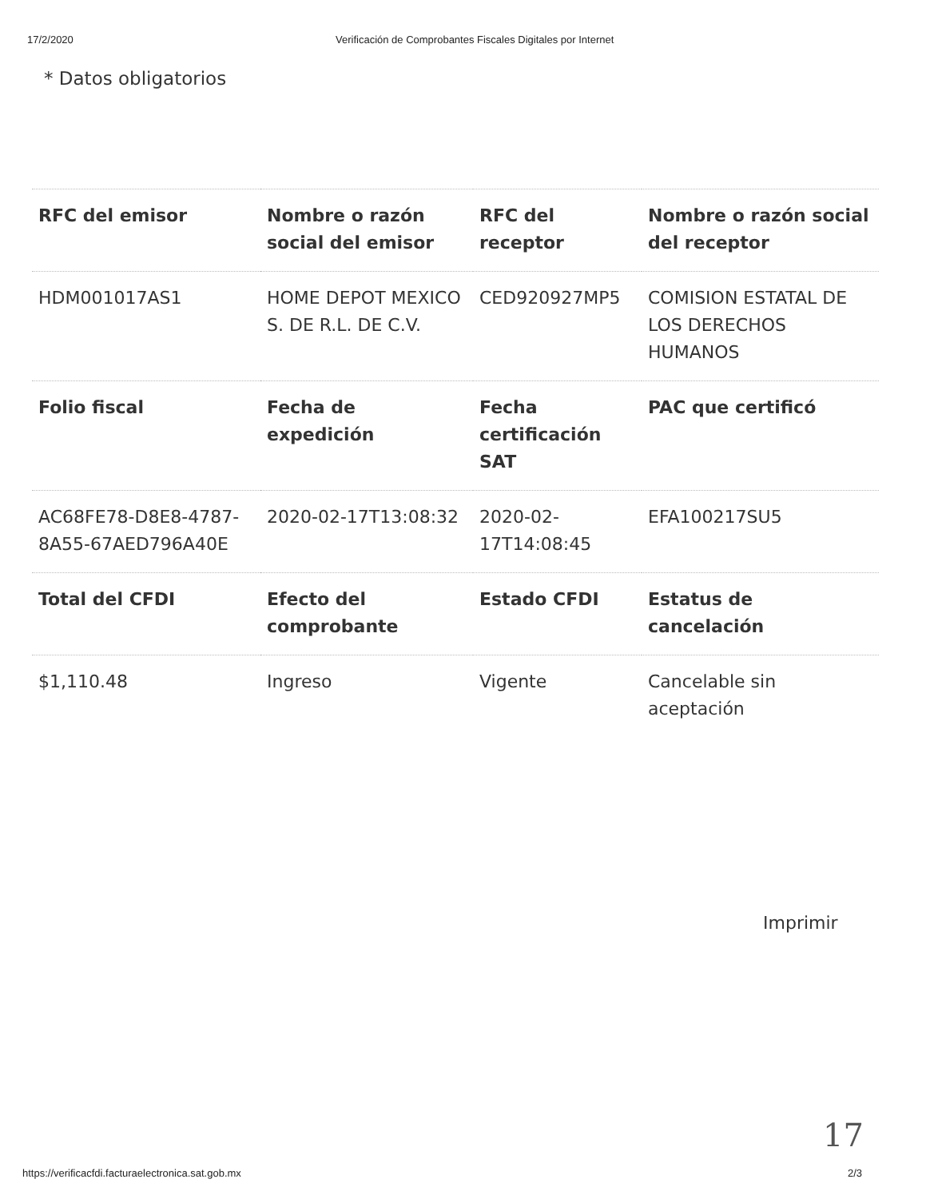17/2/2020 Verificación de Comprobantes Fiscales Digitales por Internet
* Datos obligatorios
| RFC del emisor | Nombre o razón social del emisor | RFC del receptor | Nombre o razón social del receptor |
| --- | --- | --- | --- |
| HDM001017AS1 | HOME DEPOT MEXICO S. DE R.L. DE C.V. | CED920927MP5 | COMISION ESTATAL DE LOS DERECHOS HUMANOS |
| Folio fiscal | Fecha de expedición | Fecha certificación SAT | PAC que certificó |
| AC68FE78-D8E8-4787-8A55-67AED796A40E | 2020-02-17T13:08:32 | 2020-02-17T14:08:45 | EFA100217SU5 |
| Total del CFDI | Efecto del comprobante | Estado CFDI | Estatus de cancelación |
| $1,110.48 | Ingreso | Vigente | Cancelable sin aceptación |
Imprimir
17
https://verificacfdi.facturaelectronica.sat.gob.mx 2/3